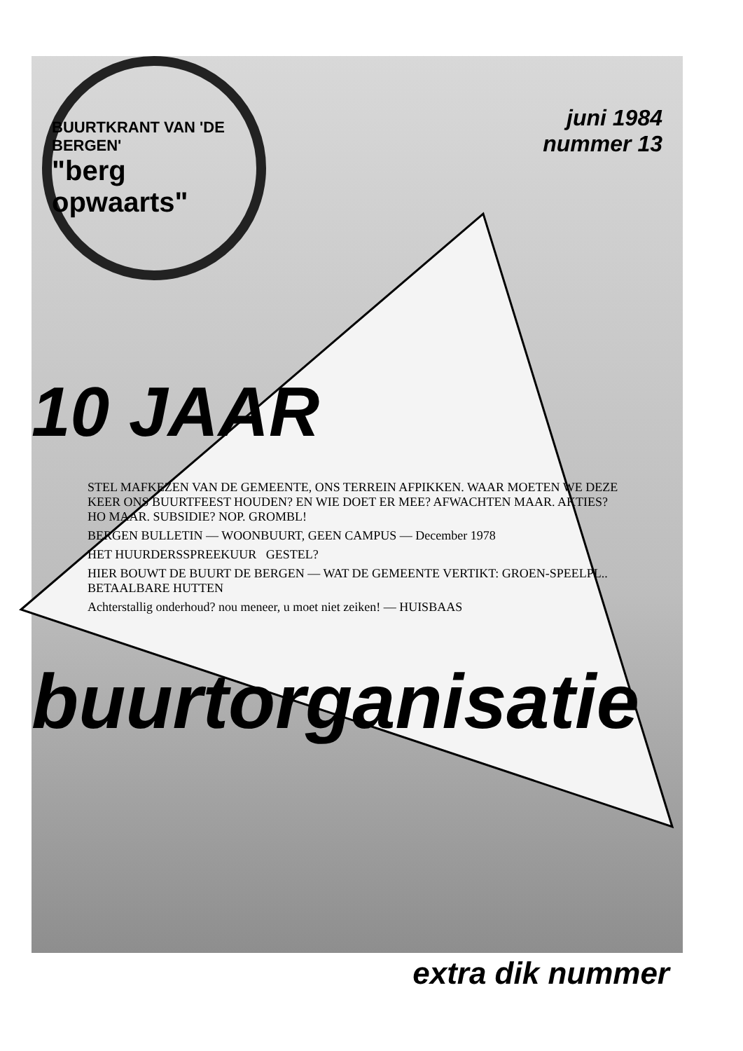BUURTKRANT VAN 'DE BERGEN'
"berg opwaarts"
juni 1984
nummer 13
10 JAAR
STEL MAFKEZEN VAN DE GEMEENTE, ONS TERREIN AFPIKKEN. WAAR MOETEN WE DEZE KEER ONS BUURTFEEST HOUDEN? EN WIE DOET ER MEE? AFWACHTEN MAAR. AKTIES? HO MAAR. SUBSIDIE? NOP. GROMBL!
BERGEN BULLETIN — WOONBUURT, GEEN CAMPUS — December 1978
HET HUURDERSSPREEKUUR GESTEL?
HIER BOUWT DE BUURT DE BERGEN — WAT DE GEMEENTE VERTIKT: GROEN-SPEELPL.. BETAALBARE HUTTEN
Achterstallig onderhoud? nou meneer, u moet niet zeiken! — HUISBAAS
buurtorganisatie
extra dik nummer